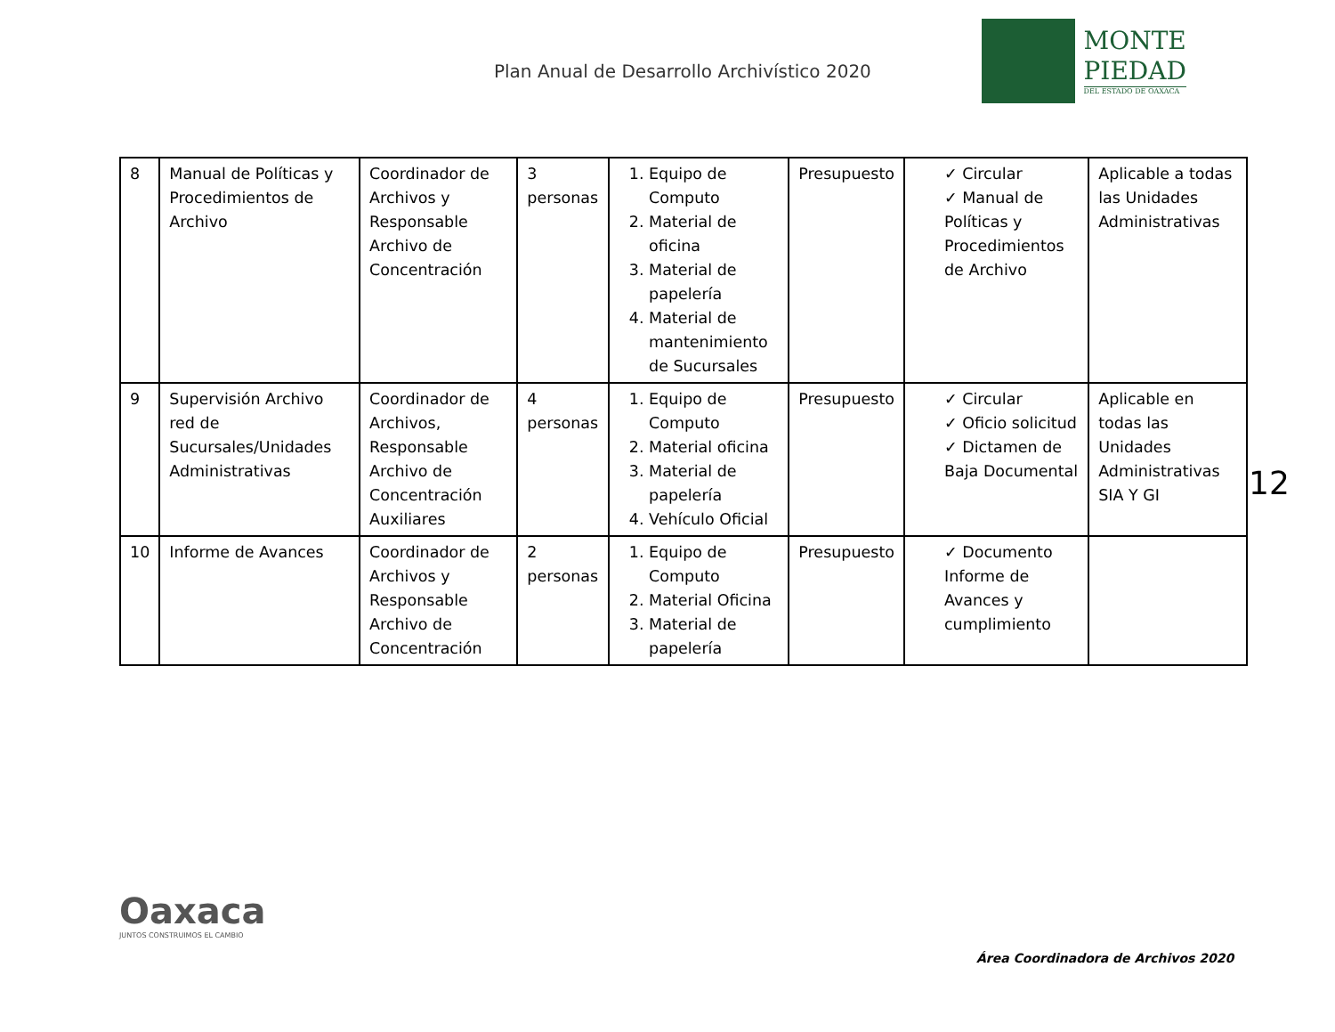Plan Anual de Desarrollo Archivístico 2020
MONTE
PIEDAD
DEL ESTADO DE OAXACA
| 8 | Manual de Políticas y Procedimientos de Archivo | Coordinador de Archivos y Responsable Archivo de Concentración | 3 personas | 1. Equipo de Computo 2. Material de oficina 3. Material de papelería 4. Material de mantenimiento de Sucursales | Presupuesto | ✓ Circular ✓ Manual de Políticas y Procedimientos de Archivo | Aplicable a todas las Unidades Administrativas |
| 9 | Supervisión Archivo red de Sucursales/Unidades Administrativas | Coordinador de Archivos, Responsable Archivo de Concentración Auxiliares | 4 personas | 1. Equipo de Computo 2. Material oficina 3. Material de papelería 4. Vehículo Oficial | Presupuesto | ✓ Circular ✓ Oficio solicitud ✓ Dictamen de Baja Documental | Aplicable en todas las Unidades Administrativas SIA Y GI |
| 10 | Informe de Avances | Coordinador de Archivos y Responsable Archivo de Concentración | 2 personas | 1. Equipo de Computo 2. Material Oficina 3. Material de papelería | Presupuesto | ✓ Documento Informe de Avances y cumplimiento | |
12
Oaxaca
JUNTOS CONSTRUIMOS EL CAMBIO
Área Coordinadora de Archivos 2020